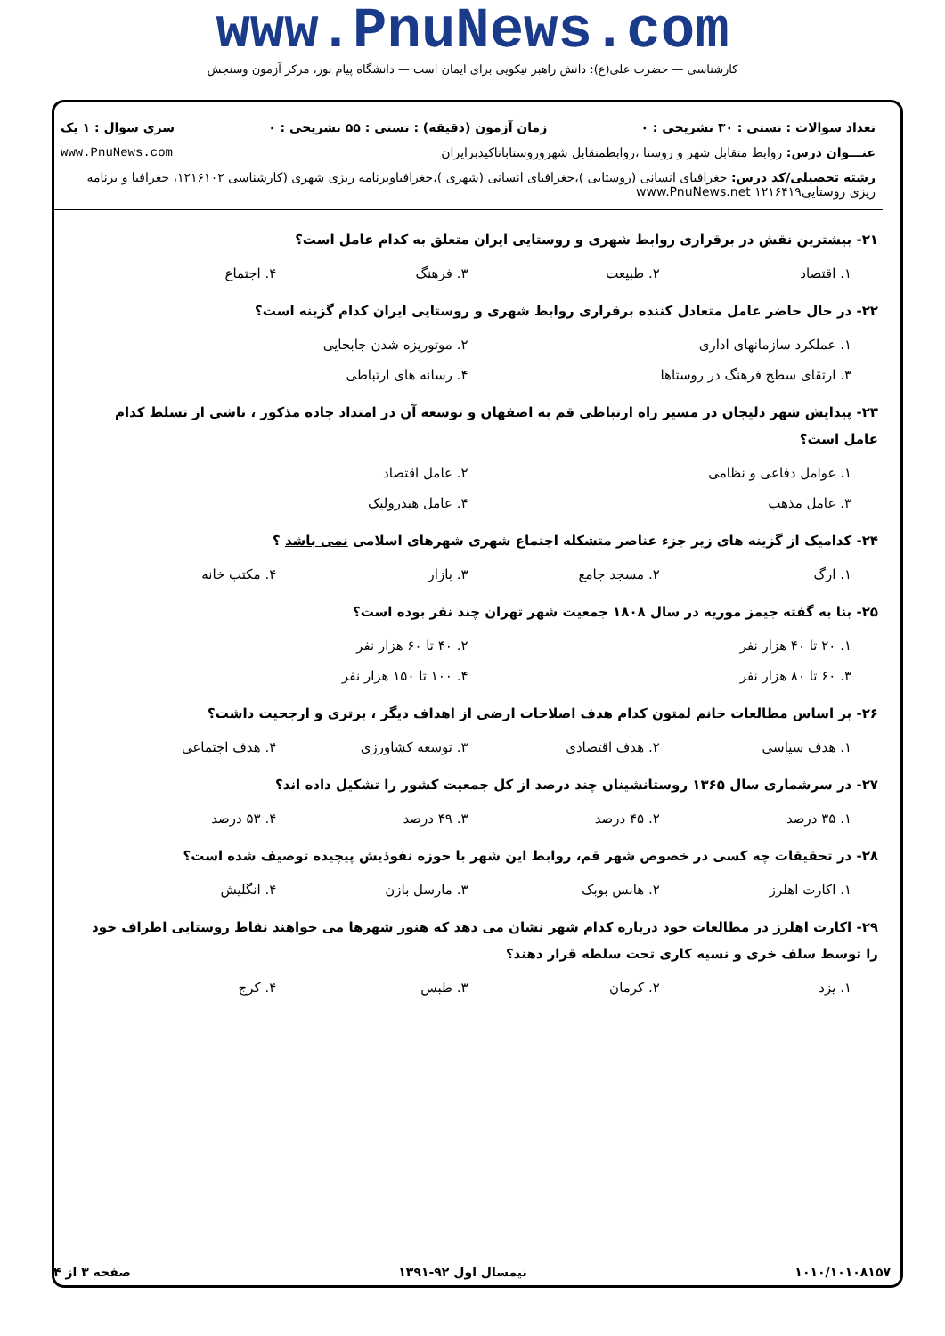www.PnuNews.com
کارشناسی — حضرت علی(ع): دانش راهبر نیکویی برای ایمان است — دانشگاه پیام نور، مرکز آزمون وسنجش
تعداد سوالات : تستی : ۳۰ تشریحی : ۰ زمان آزمون (دقیقه) : تستی : ۵۵ تشریحی : ۰ سری سوال : ۱ یک
عنـــوان درس: روابط متقابل شهر و روستا ،روابطمتقابل شهروروستاباتاکیدبرایران www.PnuNews.com
رشته تحصیلی/کد درس: جغرافیای انسانی (روستایی )،جغرافیای انسانی (شهری )،جغرافیاوبرنامه ریزی شهری (کارشناسی ۱۲۱۶۱۰۲، جغرافیا و برنامه ریزی روستایی۱۲۱۶۴۱۹ www.PnuNews.net
۲۱- بیشترین نقش در برقراری روابط شهری و روستایی ایران متعلق به کدام عامل است؟
۱. اقتصاد ۲. طبیعت ۳. فرهنگ ۴. اجتماع
۲۲- در حال حاضر عامل متعادل کننده برقراری روابط شهری و روستایی ایران کدام گزینه است؟
۱. عملکرد سازمانهای اداری ۲. موتوریزه شدن جابجایی ۳. ارتقای سطح فرهنگ در روستاها ۴. رسانه های ارتباطی
۲۳- پیدایش شهر دلیجان در مسیر راه ارتباطی قم به اصفهان و توسعه آن در امتداد جاده مذکور ، ناشی از تسلط کدام عامل است؟
۱. عوامل دفاعی و نظامی ۲. عامل اقتصاد ۳. عامل مذهب ۴. عامل هیدرولیک
۲۴- کدامیک از گزینه های زیر جزء عناصر متشکله اجتماع شهری شهرهای اسلامی نمی باشد ؟
۱. ارگ ۲. مسجد جامع ۳. بازار ۴. مکتب خانه
۲۵- بنا به گفته جیمز موریه در سال ۱۸۰۸ جمعیت شهر تهران چند نفر بوده است؟
۱. ۲۰ تا ۴۰ هزار نفر ۲. ۴۰ تا ۶۰ هزار نفر ۳. ۶۰ تا ۸۰ هزار نفر ۴. ۱۰۰ تا ۱۵۰ هزار نفر
۲۶- بر اساس مطالعات خانم لمتون کدام هدف اصلاحات ارضی از اهداف دیگر ، برتری و ارجحیت داشت؟
۱. هدف سیاسی ۲. هدف اقتصادی ۳. توسعه کشاورزی ۴. هدف اجتماعی
۲۷- در سرشماری سال ۱۳۶۵ روستانشینان چند درصد از کل جمعیت کشور را تشکیل داده اند؟
۱. ۳۵ درصد ۲. ۴۵ درصد ۳. ۴۹ درصد ۴. ۵۳ درصد
۲۸- در تحقیقات چه کسی در خصوص شهر قم، روابط این شهر با حوزه نفوذیش پیچیده توصیف شده است؟
۱. اکارت اهلرز ۲. هانس بوبک ۳. مارسل بازن ۴. انگلیش
۲۹- اکارت اهلرز در مطالعات خود درباره کدام شهر نشان می دهد که هنوز شهرها می خواهند نقاط روستایی اطراف خود را توسط سلف خری و نسیه کاری تحت سلطه قرار دهند؟
۱. یزد ۲. کرمان ۳. طبس ۴. کرج
۱۰۱۰/۱۰۱۰۸۱۵۷ نیمسال اول ۹۲-۱۳۹۱ صفحه ۳ از ۴